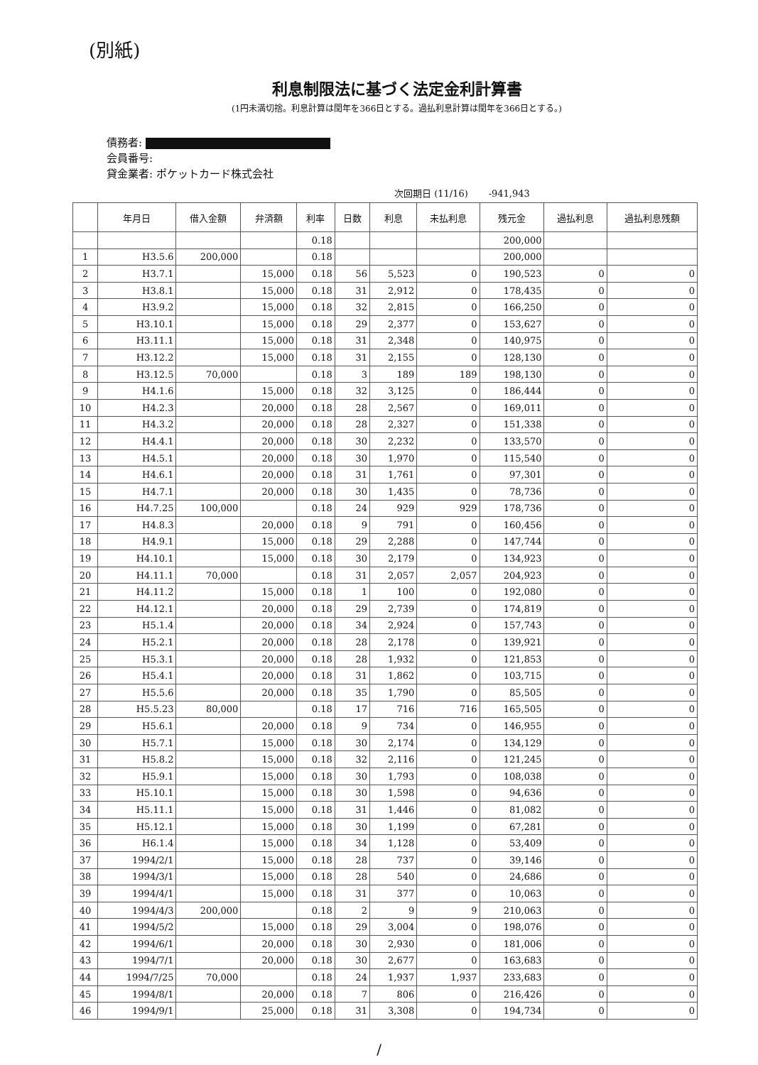(別紙)
利息制限法に基づく法定金利計算書
(1円未満切捨。利息計算は閏年を366日とする。過払利息計算は閏年を366日とする。)
債務者:
会員番号:
貸金業者: ポケットカード株式会社
次回期日 (11/16) -941,943
| | 年月日 | 借入金額 | 弁済額 | 利率 | 日数 | 利息 | 未払利息 | 残元金 | 過払利息 | 過払利息残額 |
| --- | --- | --- | --- | --- | --- | --- | --- | --- | --- | --- |
| | | | | 0.18 | | | | 200,000 | | |
| 1 | H3.5.6 | 200,000 | | 0.18 | | | | 200,000 | | |
| 2 | H3.7.1 | | 15,000 | 0.18 | 56 | 5,523 | 0 | 190,523 | 0 | 0 |
| 3 | H3.8.1 | | 15,000 | 0.18 | 31 | 2,912 | 0 | 178,435 | 0 | 0 |
| 4 | H3.9.2 | | 15,000 | 0.18 | 32 | 2,815 | 0 | 166,250 | 0 | 0 |
| 5 | H3.10.1 | | 15,000 | 0.18 | 29 | 2,377 | 0 | 153,627 | 0 | 0 |
| 6 | H3.11.1 | | 15,000 | 0.18 | 31 | 2,348 | 0 | 140,975 | 0 | 0 |
| 7 | H3.12.2 | | 15,000 | 0.18 | 31 | 2,155 | 0 | 128,130 | 0 | 0 |
| 8 | H3.12.5 | 70,000 | | 0.18 | 3 | 189 | 189 | 198,130 | 0 | 0 |
| 9 | H4.1.6 | | 15,000 | 0.18 | 32 | 3,125 | 0 | 186,444 | 0 | 0 |
| 10 | H4.2.3 | | 20,000 | 0.18 | 28 | 2,567 | 0 | 169,011 | 0 | 0 |
| 11 | H4.3.2 | | 20,000 | 0.18 | 28 | 2,327 | 0 | 151,338 | 0 | 0 |
| 12 | H4.4.1 | | 20,000 | 0.18 | 30 | 2,232 | 0 | 133,570 | 0 | 0 |
| 13 | H4.5.1 | | 20,000 | 0.18 | 30 | 1,970 | 0 | 115,540 | 0 | 0 |
| 14 | H4.6.1 | | 20,000 | 0.18 | 31 | 1,761 | 0 | 97,301 | 0 | 0 |
| 15 | H4.7.1 | | 20,000 | 0.18 | 30 | 1,435 | 0 | 78,736 | 0 | 0 |
| 16 | H4.7.25 | 100,000 | | 0.18 | 24 | 929 | 929 | 178,736 | 0 | 0 |
| 17 | H4.8.3 | | 20,000 | 0.18 | 9 | 791 | 0 | 160,456 | 0 | 0 |
| 18 | H4.9.1 | | 15,000 | 0.18 | 29 | 2,288 | 0 | 147,744 | 0 | 0 |
| 19 | H4.10.1 | | 15,000 | 0.18 | 30 | 2,179 | 0 | 134,923 | 0 | 0 |
| 20 | H4.11.1 | 70,000 | | 0.18 | 31 | 2,057 | 2,057 | 204,923 | 0 | 0 |
| 21 | H4.11.2 | | 15,000 | 0.18 | 1 | 100 | 0 | 192,080 | 0 | 0 |
| 22 | H4.12.1 | | 20,000 | 0.18 | 29 | 2,739 | 0 | 174,819 | 0 | 0 |
| 23 | H5.1.4 | | 20,000 | 0.18 | 34 | 2,924 | 0 | 157,743 | 0 | 0 |
| 24 | H5.2.1 | | 20,000 | 0.18 | 28 | 2,178 | 0 | 139,921 | 0 | 0 |
| 25 | H5.3.1 | | 20,000 | 0.18 | 28 | 1,932 | 0 | 121,853 | 0 | 0 |
| 26 | H5.4.1 | | 20,000 | 0.18 | 31 | 1,862 | 0 | 103,715 | 0 | 0 |
| 27 | H5.5.6 | | 20,000 | 0.18 | 35 | 1,790 | 0 | 85,505 | 0 | 0 |
| 28 | H5.5.23 | 80,000 | | 0.18 | 17 | 716 | 716 | 165,505 | 0 | 0 |
| 29 | H5.6.1 | | 20,000 | 0.18 | 9 | 734 | 0 | 146,955 | 0 | 0 |
| 30 | H5.7.1 | | 15,000 | 0.18 | 30 | 2,174 | 0 | 134,129 | 0 | 0 |
| 31 | H5.8.2 | | 15,000 | 0.18 | 32 | 2,116 | 0 | 121,245 | 0 | 0 |
| 32 | H5.9.1 | | 15,000 | 0.18 | 30 | 1,793 | 0 | 108,038 | 0 | 0 |
| 33 | H5.10.1 | | 15,000 | 0.18 | 30 | 1,598 | 0 | 94,636 | 0 | 0 |
| 34 | H5.11.1 | | 15,000 | 0.18 | 31 | 1,446 | 0 | 81,082 | 0 | 0 |
| 35 | H5.12.1 | | 15,000 | 0.18 | 30 | 1,199 | 0 | 67,281 | 0 | 0 |
| 36 | H6.1.4 | | 15,000 | 0.18 | 34 | 1,128 | 0 | 53,409 | 0 | 0 |
| 37 | 1994/2/1 | | 15,000 | 0.18 | 28 | 737 | 0 | 39,146 | 0 | 0 |
| 38 | 1994/3/1 | | 15,000 | 0.18 | 28 | 540 | 0 | 24,686 | 0 | 0 |
| 39 | 1994/4/1 | | 15,000 | 0.18 | 31 | 377 | 0 | 10,063 | 0 | 0 |
| 40 | 1994/4/3 | 200,000 | | 0.18 | 2 | 9 | 9 | 210,063 | 0 | 0 |
| 41 | 1994/5/2 | | 15,000 | 0.18 | 29 | 3,004 | 0 | 198,076 | 0 | 0 |
| 42 | 1994/6/1 | | 20,000 | 0.18 | 30 | 2,930 | 0 | 181,006 | 0 | 0 |
| 43 | 1994/7/1 | | 20,000 | 0.18 | 30 | 2,677 | 0 | 163,683 | 0 | 0 |
| 44 | 1994/7/25 | 70,000 | | 0.18 | 24 | 1,937 | 1,937 | 233,683 | 0 | 0 |
| 45 | 1994/8/1 | | 20,000 | 0.18 | 7 | 806 | 0 | 216,426 | 0 | 0 |
| 46 | 1994/9/1 | | 25,000 | 0.18 | 31 | 3,308 | 0 | 194,734 | 0 | 0 |
/